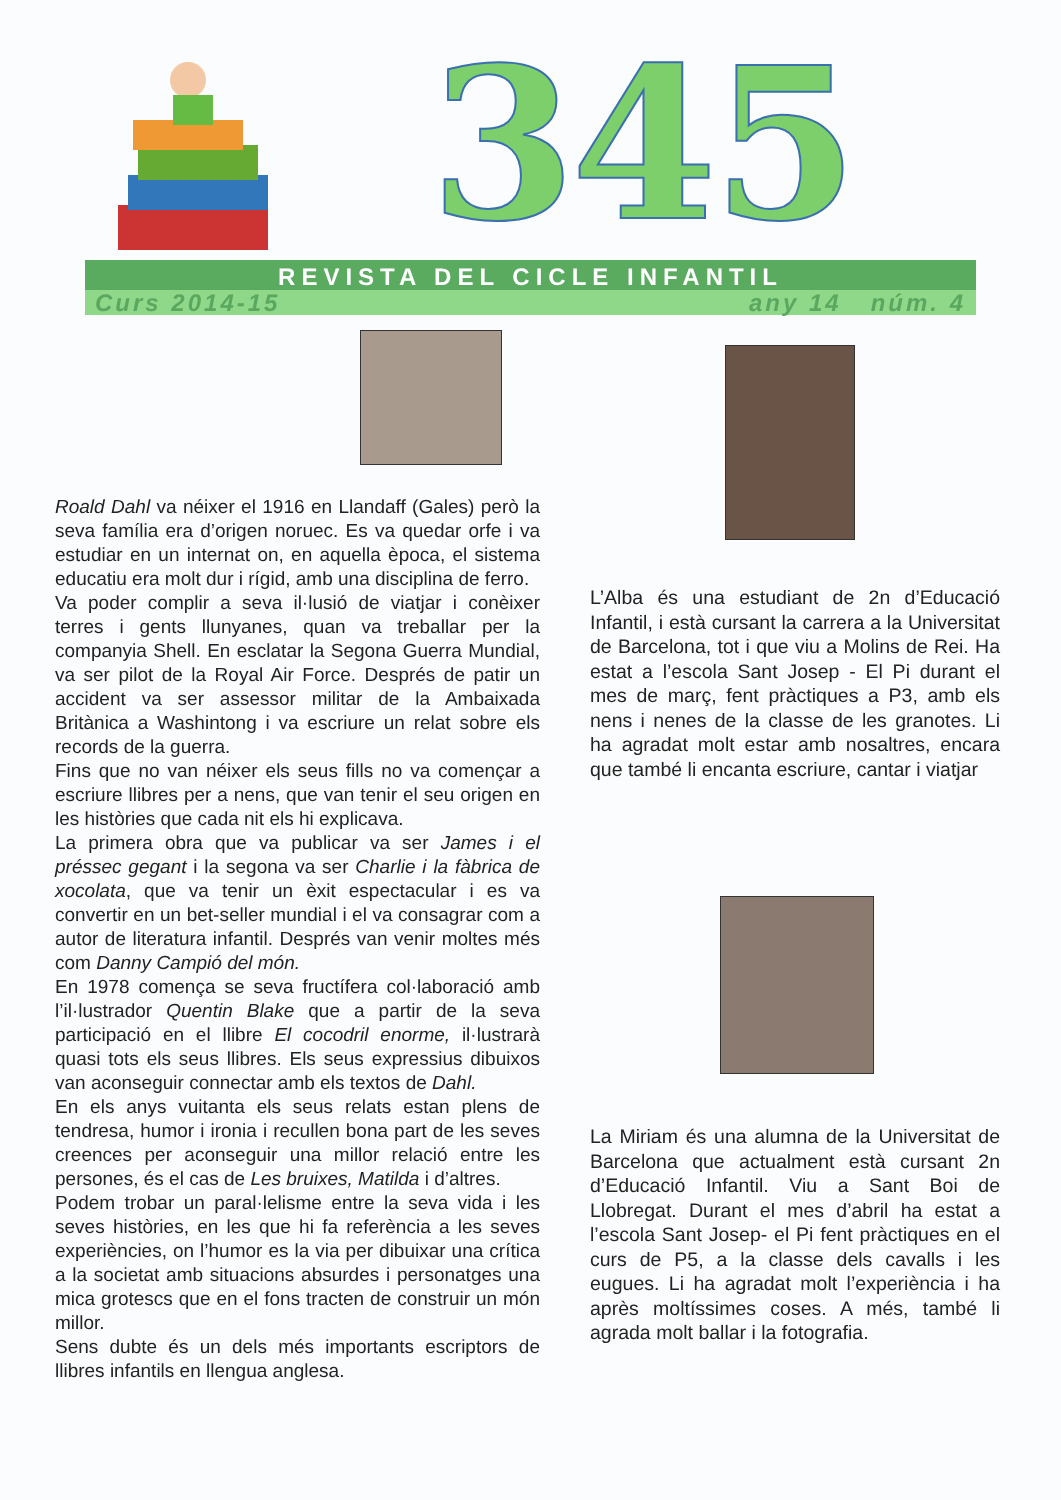345
REVISTA DEL CICLE INFANTIL
Curs 2014-15 any 14 núm. 4
Roald Dahl va néixer el 1916 en Llandaff (Gales) però la seva família era d’origen noruec. Es va quedar orfe i va estudiar en un internat on, en aquella època, el sistema educatiu era molt dur i rígid, amb una disciplina de ferro.
Va poder complir a seva il·lusió de viatjar i conèixer terres i gents llunyanes, quan va treballar per la companyia Shell. En esclatar la Segona Guerra Mundial, va ser pilot de la Royal Air Force. Després de patir un accident va ser assessor militar de la Ambaixada Britànica a Washintong i va escriure un relat sobre els records de la guerra.
Fins que no van néixer els seus fills no va començar a escriure llibres per a nens, que van tenir el seu origen en les històries que cada nit els hi explicava.
La primera obra que va publicar va ser James i el préssec gegant i la segona va ser Charlie i la fàbrica de xocolata, que va tenir un èxit espectacular i es va convertir en un bet-seller mundial i el va consagrar com a autor de literatura infantil. Després van venir moltes més com Danny Campió del món.
En 1978 comença se seva fructífera col·laboració amb l’il·lustrador Quentin Blake que a partir de la seva participació en el llibre El cocodril enorme, il·lustrarà quasi tots els seus llibres. Els seus expressius dibuixos van aconseguir connectar amb els textos de Dahl.
En els anys vuitanta els seus relats estan plens de tendresa, humor i ironia i recullen bona part de les seves creences per aconseguir una millor relació entre les persones, és el cas de Les bruixes, Matilda i d’altres.
Podem trobar un paral·lelisme entre la seva vida i les seves històries, en les que hi fa referència a les seves experiències, on l’humor es la via per dibuixar una crítica a la societat amb situacions absurdes i personatges una mica grotescs que en el fons tracten de construir un món millor.
Sens dubte és un dels més importants escriptors de llibres infantils en llengua anglesa.
L’Alba és una estudiant de 2n d’Educació Infantil, i està cursant la carrera a la Universitat de Barcelona, tot i que viu a Molins de Rei. Ha estat a l’escola Sant Josep - El Pi durant el mes de març, fent pràctiques a P3, amb els nens i nenes de la classe de les granotes. Li ha agradat molt estar amb nosaltres, encara que també li encanta escriure, cantar i viatjar
La Miriam és una alumna de la Universitat de Barcelona que actualment està cursant 2n d’Educació Infantil. Viu a Sant Boi de Llobregat. Durant el mes d’abril ha estat a l’escola Sant Josep- el Pi fent pràctiques en el curs de P5, a la classe dels cavalls i les eugues. Li ha agradat molt l’experiència i ha après moltíssimes coses. A més, també li agrada molt ballar i la fotografia.